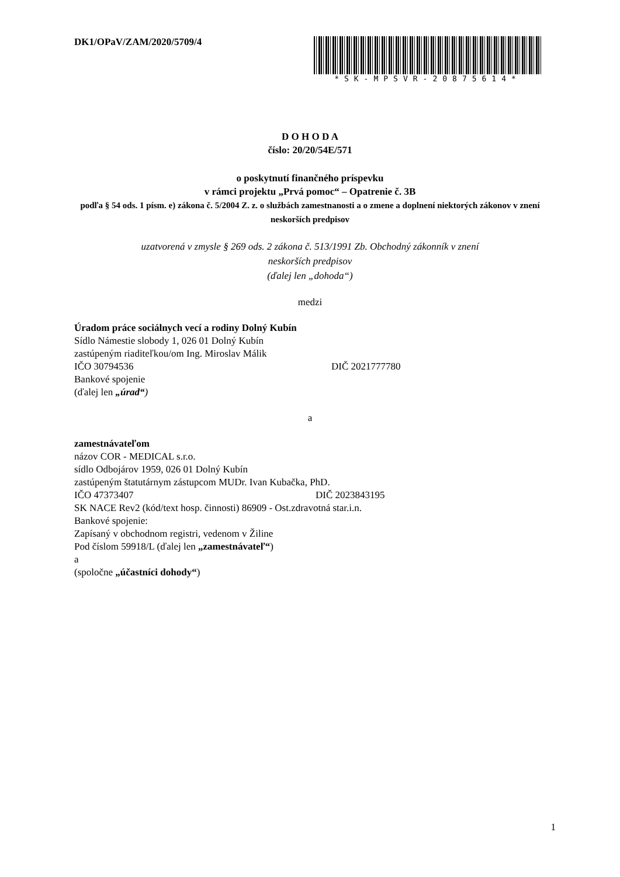DK1/OPaV/ZAM/2020/5709/4
*SK-MPSVR-20875614*
D O H O D A
číslo: 20/20/54E/571
o poskytnutí finančného príspevku
v rámci projektu „Prvá pomoc“ – Opatrenie č. 3B
podľa § 54 ods. 1 písm. e) zákona č. 5/2004 Z. z. o službách zamestnanosti a o zmene a doplnení niektorých zákonov v znení neskorších predpisov
uzatvorená v zmysle § 269 ods. 2 zákona č. 513/1991 Zb. Obchodný zákonník v znení
neskorších predpisov
(ďalej len „dohoda“)
medzi
Úradom práce sociálnych vecí a rodiny Dolný Kubín
Sídlo Námestie slobody 1, 026 01 Dolný Kubín
zastúpeným riaditeľkou/om Ing. Miroslav Málik
IČO 30794536 DIČ 2021777780
Bankové spojenie
(ďalej len „úrad“)
a
zamestnávateľom
názov COR - MEDICAL s.r.o.
sídlo Odbojárov 1959, 026 01 Dolný Kubín
zastúpeným štatutárnym zástupcom MUDr. Ivan Kubačka, PhD.
IČO 47373407 DIČ 2023843195
SK NACE Rev2 (kód/text hosp. činnosti) 86909 - Ost.zdravotná star.i.n.
Bankové spojenie:
Zapísaný v obchodnom registri, vedenom v Žiline
Pod číslom 59918/L (ďalej len „zamestnávateľ“)
a
(spoločne „účastníci dohody“)
1